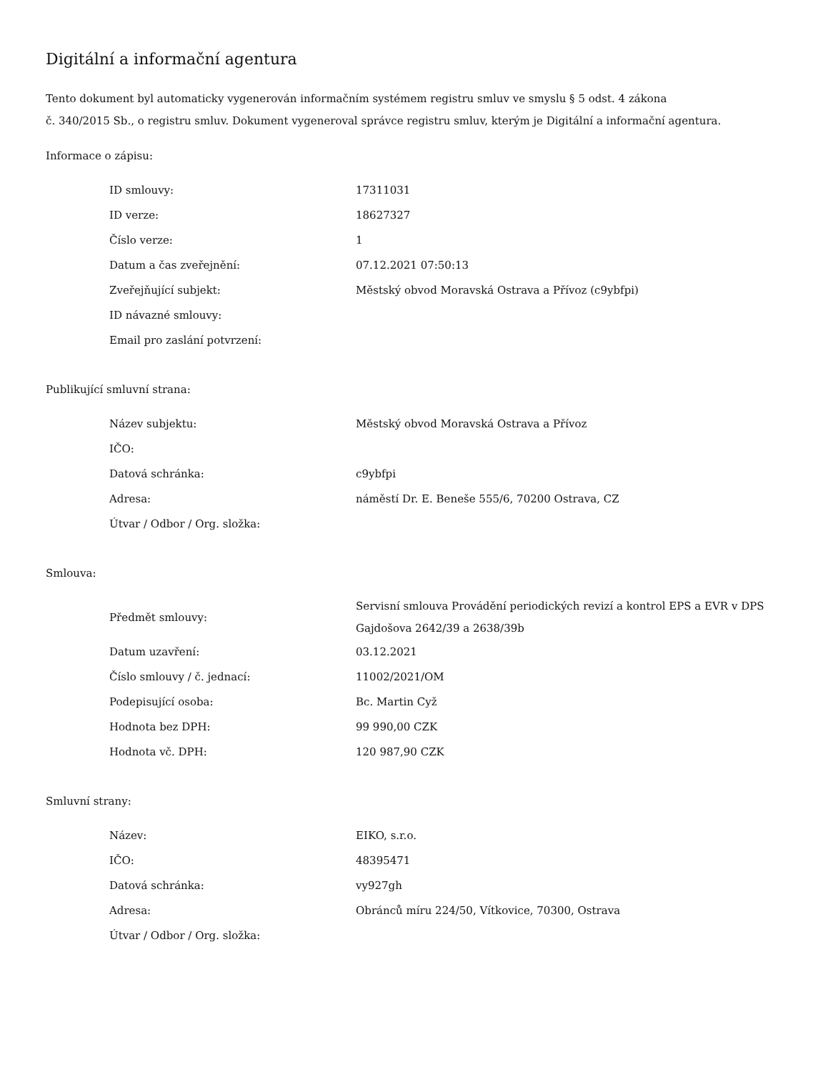Digitální a informační agentura
Tento dokument byl automaticky vygenerován informačním systémem registru smluv ve smyslu § 5 odst. 4 zákona
č. 340/2015 Sb., o registru smluv. Dokument vygeneroval správce registru smluv, kterým je Digitální a informační agentura.
Informace o zápisu:
| ID smlouvy: | 17311031 |
| ID verze: | 18627327 |
| Číslo verze: | 1 |
| Datum a čas zveřejnění: | 07.12.2021 07:50:13 |
| Zveřejňující subjekt: | Městský obvod Moravská Ostrava a Přívoz (c9ybfpi) |
| ID návazné smlouvy: | |
| Email pro zaslání potvrzení: | |
Publikující smluvní strana:
| Název subjektu: | Městský obvod Moravská Ostrava a Přívoz |
| IČO: | |
| Datová schránka: | c9ybfpi |
| Adresa: | náměstí Dr. E. Beneše 555/6, 70200 Ostrava, CZ |
| Útvar / Odbor / Org. složka: | |
Smlouva:
| Předmět smlouvy: | Servisní smlouva Provádění periodických revizí a kontrol EPS a EVR v DPS Gajdošova 2642/39 a 2638/39b |
| Datum uzavření: | 03.12.2021 |
| Číslo smlouvy / č. jednací: | 11002/2021/OM |
| Podepisující osoba: | Bc. Martin Cyž |
| Hodnota bez DPH: | 99 990,00 CZK |
| Hodnota vč. DPH: | 120 987,90 CZK |
Smluvní strany:
| Název: | EIKO, s.r.o. |
| IČO: | 48395471 |
| Datová schránka: | vy927gh |
| Adresa: | Obránců míru 224/50, Vítkovice, 70300, Ostrava |
| Útvar / Odbor / Org. složka: | |